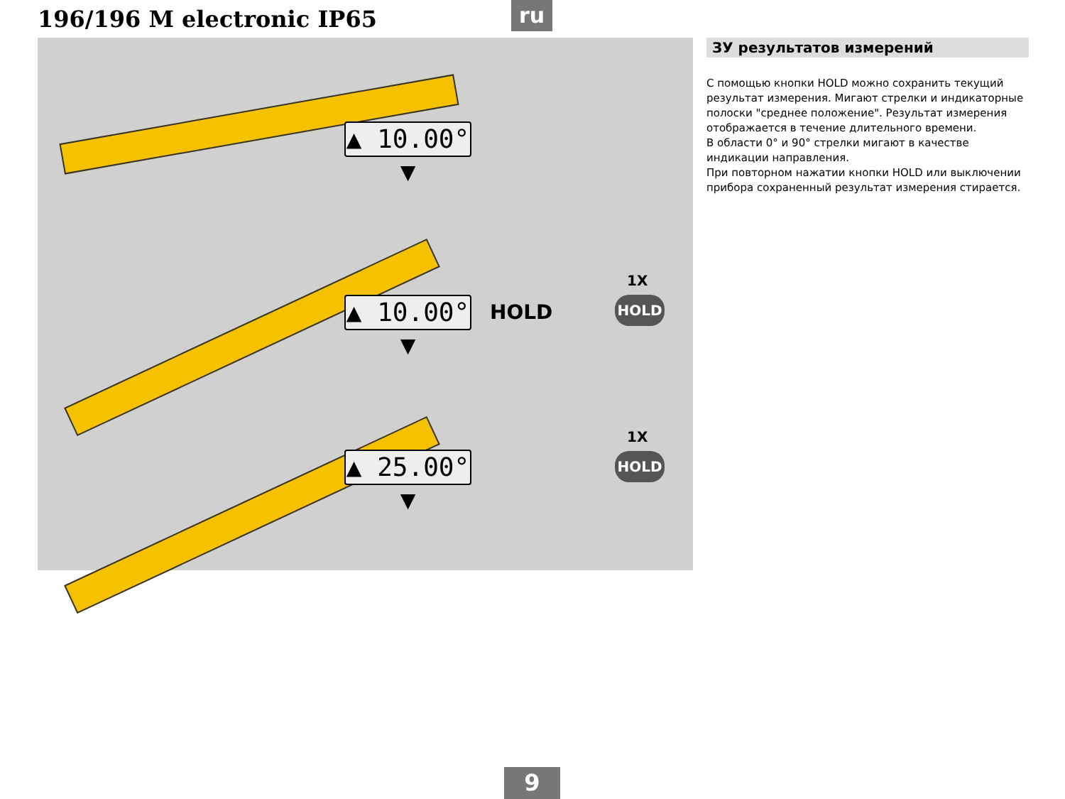196/196 M electronic IP65
ru
▲ 10.00° ▼
▲ 10.00° ▼
HOLD
1X
HOLD
▲ 25.00° ▼
1X
HOLD
ЗУ результатов измерений
С помощью кнопки HOLD можно сохранить текущий результат измерения. Мигают стрелки и индикаторные полоски "среднее положение". Результат измерения отображается в течение длительного времени.
В области 0° и 90° стрелки мигают в качестве индикации направления.
При повторном нажатии кнопки HOLD или выключении прибора сохраненный результат измерения стирается.
9